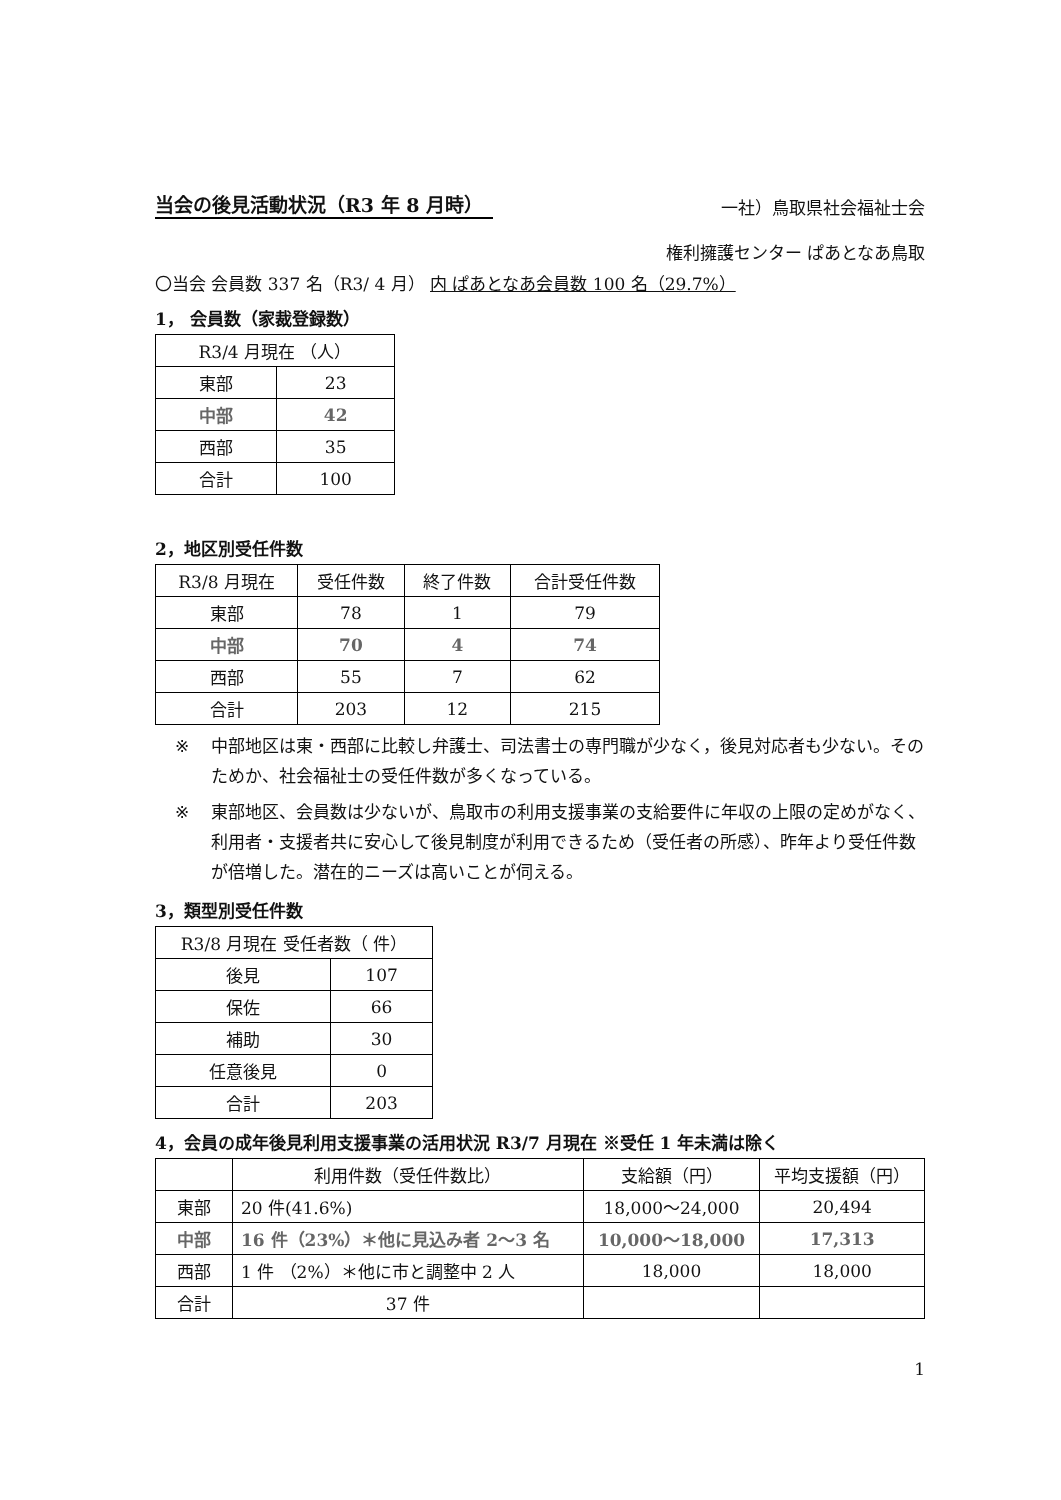当会の後見活動状況（R3 年 8 月時）
一社）鳥取県社会福祉士会
権利擁護センター ぱあとなあ鳥取
〇当会 会員数 337 名（R3/ 4 月） 内 ぱあとなあ会員数 100 名（29.7%）
1， 会員数（家裁登録数）
| R3/4 月現在 （人） | |
| --- | --- |
| 東部 | 23 |
| 中部 | 42 |
| 西部 | 35 |
| 合計 | 100 |
2，地区別受任件数
| R3/8 月現在 | 受任件数 | 終了件数 | 合計受任件数 |
| --- | --- | --- | --- |
| 東部 | 78 | 1 | 79 |
| 中部 | 70 | 4 | 74 |
| 西部 | 55 | 7 | 62 |
| 合計 | 203 | 12 | 215 |
※ 中部地区は東・西部に比較し弁護士、司法書士の専門職が少なく，後見対応者も少ない。そのためか、社会福祉士の受任件数が多くなっている。
※ 東部地区、会員数は少ないが、鳥取市の利用支援事業の支給要件に年収の上限の定めがなく、利用者・支援者共に安心して後見制度が利用できるため（受任者の所感）、昨年より受任件数が倍増した。潜在的ニーズは高いことが伺える。
3，類型別受任件数
| R3/8 月現在 受任者数（ 件） | |
| --- | --- |
| 後見 | 107 |
| 保佐 | 66 |
| 補助 | 30 |
| 任意後見 | 0 |
| 合計 | 203 |
4，会員の成年後見利用支援事業の活用状況 R3/7 月現在 ※受任 1 年未満は除く
| | 利用件数（受任件数比） | 支給額（円） | 平均支援額（円） |
| --- | --- | --- | --- |
| 東部 | 20 件(41.6%) | 18,000〜24,000 | 20,494 |
| 中部 | 16 件（23%）＊他に見込み者 2〜3 名 | 10,000〜18,000 | 17,313 |
| 西部 | 1 件 （2%）＊他に市と調整中 2 人 | 18,000 | 18,000 |
| 合計 | 37 件 | | |
1